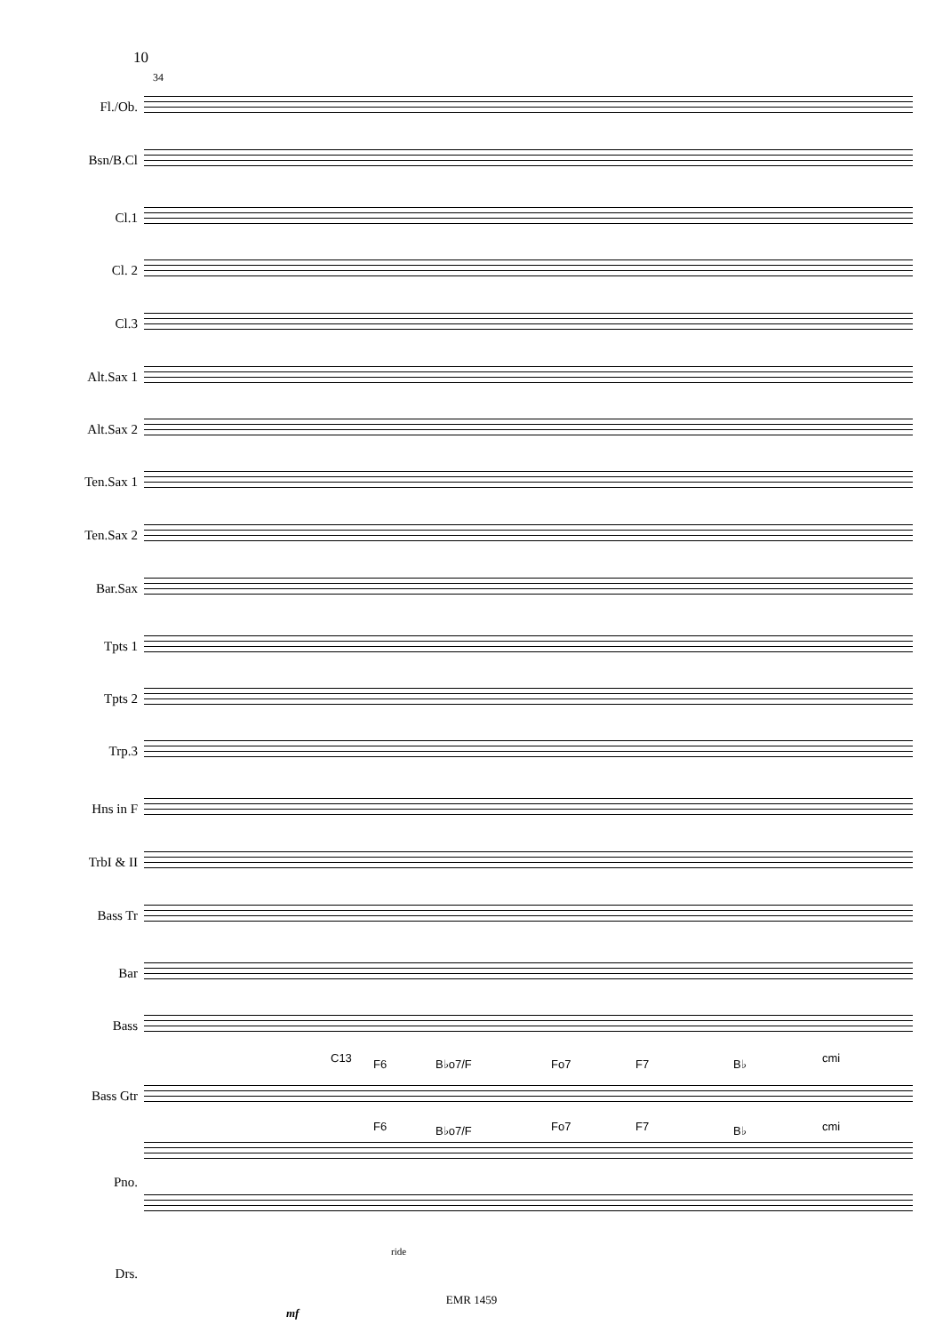10
34
Fl./Ob.
Bsn/B.Cl
Cl.1
Cl. 2
Cl.3
Alt.Sax 1
Alt.Sax 2
Ten.Sax 1
Ten.Sax 2
Bar.Sax
Tpts 1
Tpts 2
Trp.3
Hns in F
TrbI & II
Bass Tr
Bar
Bass
C13 F6 B♭o7/F Fo7 F7 B♭ cmi
Bass Gtr
F6 B♭o7/F Fo7 F7 B♭ cmi
Pno.
Drs.
ride
mf
EMR 1459